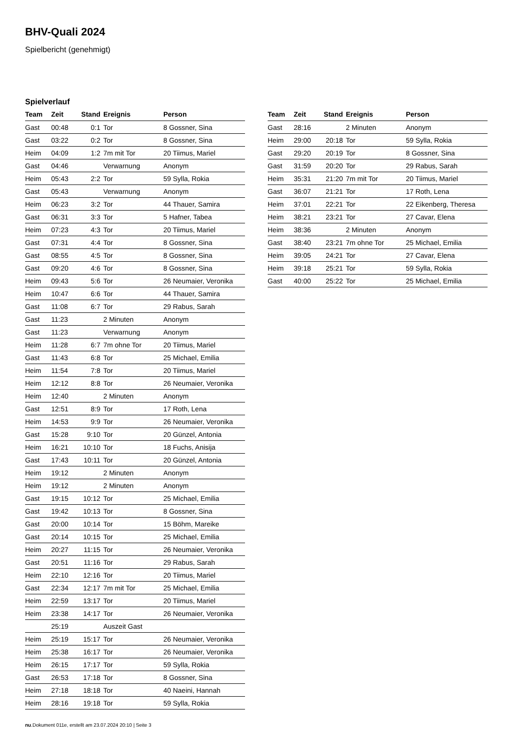BHV-Quali 2024
Spielbericht (genehmigt)
Spielverlauf
| Team | Zeit | Stand | Ereignis | Person |
| --- | --- | --- | --- | --- |
| Gast | 00:48 | 0:1 | Tor | 8 Gossner, Sina |
| Gast | 03:22 | 0:2 | Tor | 8 Gossner, Sina |
| Heim | 04:09 | 1:2 | 7m mit Tor | 20 Tiimus, Mariel |
| Gast | 04:46 | | Verwarnung | Anonym |
| Heim | 05:43 | 2:2 | Tor | 59 Sylla, Rokia |
| Gast | 05:43 | | Verwarnung | Anonym |
| Heim | 06:23 | 3:2 | Tor | 44 Thauer, Samira |
| Gast | 06:31 | 3:3 | Tor | 5 Hafner, Tabea |
| Heim | 07:23 | 4:3 | Tor | 20 Tiimus, Mariel |
| Gast | 07:31 | 4:4 | Tor | 8 Gossner, Sina |
| Gast | 08:55 | 4:5 | Tor | 8 Gossner, Sina |
| Gast | 09:20 | 4:6 | Tor | 8 Gossner, Sina |
| Heim | 09:43 | 5:6 | Tor | 26 Neumaier, Veronika |
| Heim | 10:47 | 6:6 | Tor | 44 Thauer, Samira |
| Gast | 11:08 | 6:7 | Tor | 29 Rabus, Sarah |
| Gast | 11:23 | | 2 Minuten | Anonym |
| Gast | 11:23 | | Verwarnung | Anonym |
| Heim | 11:28 | 6:7 | 7m ohne Tor | 20 Tiimus, Mariel |
| Gast | 11:43 | 6:8 | Tor | 25 Michael, Emilia |
| Heim | 11:54 | 7:8 | Tor | 20 Tiimus, Mariel |
| Heim | 12:12 | 8:8 | Tor | 26 Neumaier, Veronika |
| Heim | 12:40 | | 2 Minuten | Anonym |
| Gast | 12:51 | 8:9 | Tor | 17 Roth, Lena |
| Heim | 14:53 | 9:9 | Tor | 26 Neumaier, Veronika |
| Gast | 15:28 | 9:10 | Tor | 20 Günzel, Antonia |
| Heim | 16:21 | 10:10 | Tor | 18 Fuchs, Anisija |
| Gast | 17:43 | 10:11 | Tor | 20 Günzel, Antonia |
| Heim | 19:12 | | 2 Minuten | Anonym |
| Heim | 19:12 | | 2 Minuten | Anonym |
| Gast | 19:15 | 10:12 | Tor | 25 Michael, Emilia |
| Gast | 19:42 | 10:13 | Tor | 8 Gossner, Sina |
| Gast | 20:00 | 10:14 | Tor | 15 Böhm, Mareike |
| Gast | 20:14 | 10:15 | Tor | 25 Michael, Emilia |
| Heim | 20:27 | 11:15 | Tor | 26 Neumaier, Veronika |
| Gast | 20:51 | 11:16 | Tor | 29 Rabus, Sarah |
| Heim | 22:10 | 12:16 | Tor | 20 Tiimus, Mariel |
| Gast | 22:34 | 12:17 | 7m mit Tor | 25 Michael, Emilia |
| Heim | 22:59 | 13:17 | Tor | 20 Tiimus, Mariel |
| Heim | 23:38 | 14:17 | Tor | 26 Neumaier, Veronika |
| | 25:19 | | Auszeit Gast | |
| Heim | 25:19 | 15:17 | Tor | 26 Neumaier, Veronika |
| Heim | 25:38 | 16:17 | Tor | 26 Neumaier, Veronika |
| Heim | 26:15 | 17:17 | Tor | 59 Sylla, Rokia |
| Gast | 26:53 | 17:18 | Tor | 8 Gossner, Sina |
| Heim | 27:18 | 18:18 | Tor | 40 Naeini, Hannah |
| Heim | 28:16 | 19:18 | Tor | 59 Sylla, Rokia |
| Team | Zeit | Stand | Ereignis | Person |
| --- | --- | --- | --- | --- |
| Gast | 28:16 | | 2 Minuten | Anonym |
| Heim | 29:00 | 20:18 | Tor | 59 Sylla, Rokia |
| Gast | 29:20 | 20:19 | Tor | 8 Gossner, Sina |
| Gast | 31:59 | 20:20 | Tor | 29 Rabus, Sarah |
| Heim | 35:31 | 21:20 | 7m mit Tor | 20 Tiimus, Mariel |
| Gast | 36:07 | 21:21 | Tor | 17 Roth, Lena |
| Heim | 37:01 | 22:21 | Tor | 22 Eikenberg, Theresa |
| Heim | 38:21 | 23:21 | Tor | 27 Cavar, Elena |
| Heim | 38:36 | | 2 Minuten | Anonym |
| Gast | 38:40 | 23:21 | 7m ohne Tor | 25 Michael, Emilia |
| Heim | 39:05 | 24:21 | Tor | 27 Cavar, Elena |
| Heim | 39:18 | 25:21 | Tor | 59 Sylla, Rokia |
| Gast | 40:00 | 25:22 | Tor | 25 Michael, Emilia |
nu.Dokument 011e, erstellt am 23.07.2024 20:10 | Seite 3